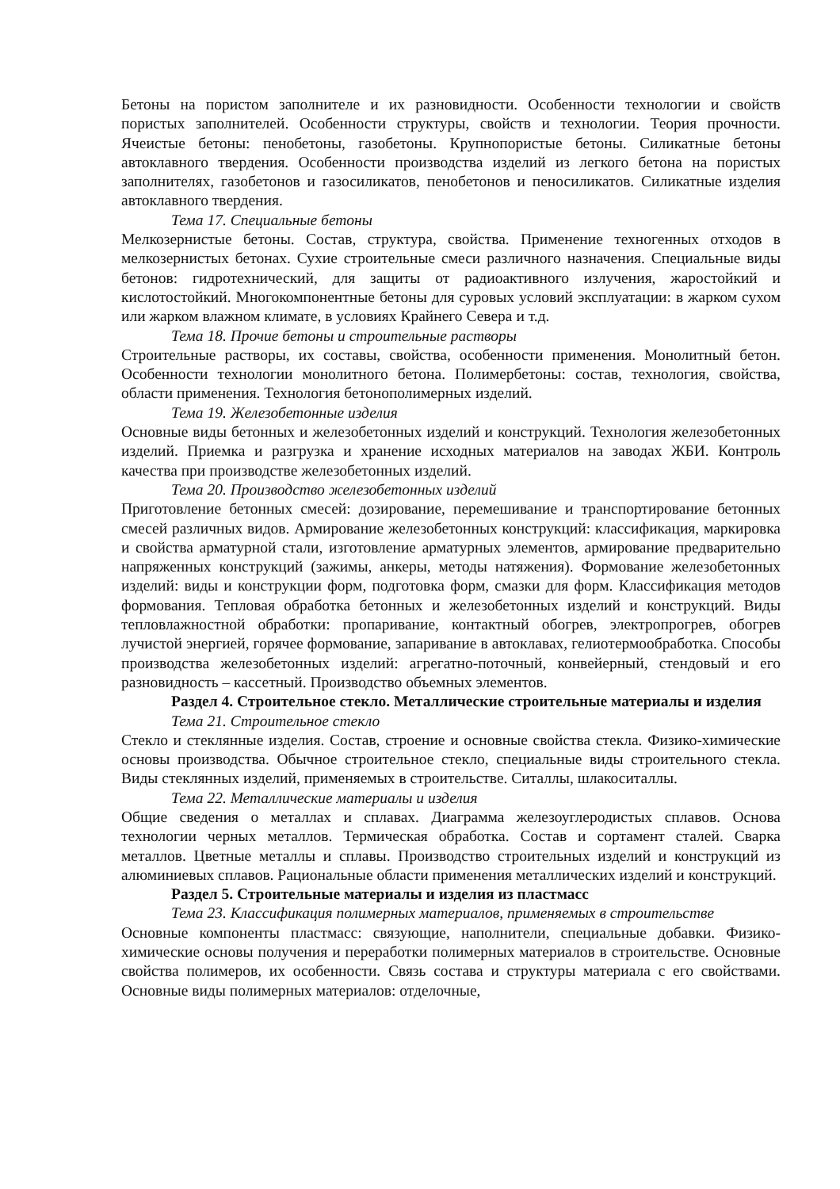Бетоны на пористом заполнителе и их разновидности. Особенности технологии и свойств пористых заполнителей. Особенности структуры, свойств и технологии. Теория прочности. Ячеистые бетоны: пенобетоны, газобетоны. Крупнопористые бетоны. Силикатные бетоны автоклавного твердения. Особенности производства изделий из легкого бетона на пористых заполнителях, газобетонов и газосиликатов, пенобетонов и пеносиликатов. Силикатные изделия автоклавного твердения.
Тема 17. Специальные бетоны
Мелкозернистые бетоны. Состав, структура, свойства. Применение техногенных отходов в мелкозернистых бетонах. Сухие строительные смеси различного назначения. Специальные виды бетонов: гидротехнический, для защиты от радиоактивного излучения, жаростойкий и кислотостойкий. Многокомпонентные бетоны для суровых условий эксплуатации: в жарком сухом или жарком влажном климате, в условиях Крайнего Севера и т.д.
Тема 18. Прочие бетоны и строительные растворы
Строительные растворы, их составы, свойства, особенности применения. Монолитный бетон. Особенности технологии монолитного бетона. Полимербетоны: состав, технология, свойства, области применения. Технология бетонополимерных изделий.
Тема 19. Железобетонные изделия
Основные виды бетонных и железобетонных изделий и конструкций. Технология железобетонных изделий. Приемка и разгрузка и хранение исходных материалов на заводах ЖБИ. Контроль качества при производстве железобетонных изделий.
Тема 20. Производство железобетонных изделий
Приготовление бетонных смесей: дозирование, перемешивание и транспортирование бетонных смесей различных видов. Армирование железобетонных конструкций: классификация, маркировка и свойства арматурной стали, изготовление арматурных элементов, армирование предварительно напряженных конструкций (зажимы, анкеры, методы натяжения). Формование железобетонных изделий: виды и конструкции форм, подготовка форм, смазки для форм. Классификация методов формования. Тепловая обработка бетонных и железобетонных изделий и конструкций. Виды тепловлажностной обработки: пропаривание, контактный обогрев, электропрогрев, обогрев лучистой энергией, горячее формование, запаривание в автоклавах, гелиотермообработка. Способы производства железобетонных изделий: агрегатно-поточный, конвейерный, стендовый и его разновидность – кассетный. Производство объемных элементов.
Раздел 4. Строительное стекло. Металлические строительные материалы и изделия
Тема 21. Строительное стекло
Стекло и стеклянные изделия. Состав, строение и основные свойства стекла. Физико-химические основы производства. Обычное строительное стекло, специальные виды строительного стекла. Виды стеклянных изделий, применяемых в строительстве. Ситаллы, шлакоситаллы.
Тема 22. Металлические материалы и изделия
Общие сведения о металлах и сплавах. Диаграмма железоуглеродистых сплавов. Основа технологии черных металлов. Термическая обработка. Состав и сортамент сталей. Сварка металлов. Цветные металлы и сплавы. Производство строительных изделий и конструкций из алюминиевых сплавов. Рациональные области применения металлических изделий и конструкций.
Раздел 5. Строительные материалы и изделия из пластмасс
Тема 23. Классификация полимерных материалов, применяемых в строительстве
Основные компоненты пластмасс: связующие, наполнители, специальные добавки. Физико-химические основы получения и переработки полимерных материалов в строительстве. Основные свойства полимеров, их особенности. Связь состава и структуры материала с его свойствами. Основные виды полимерных материалов: отделочные,